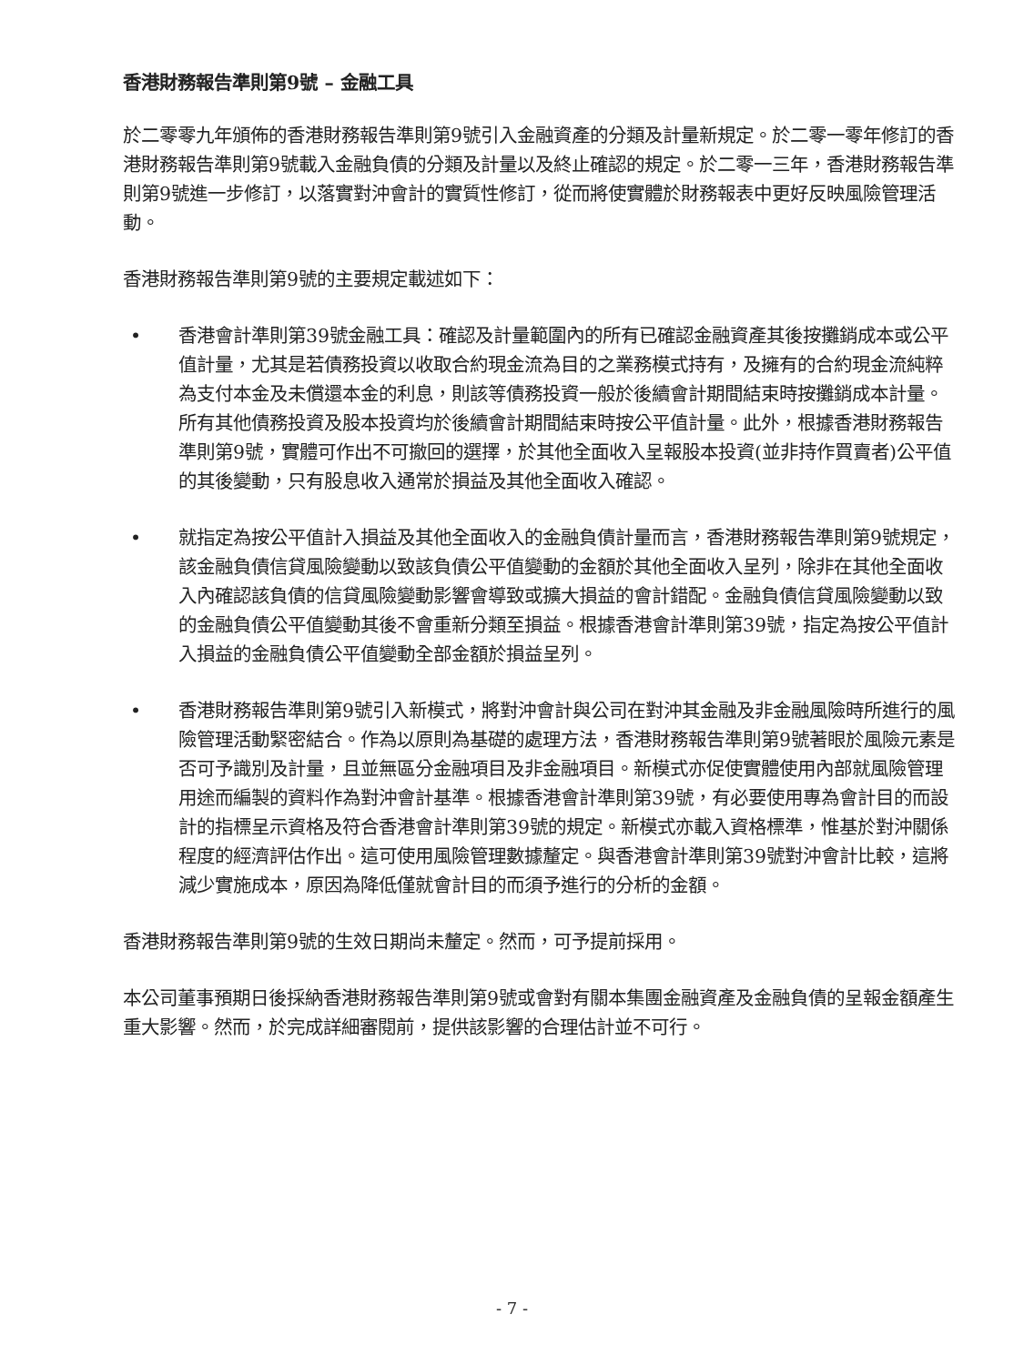香港財務報告準則第9號 – 金融工具
於二零零九年頒佈的香港財務報告準則第9號引入金融資產的分類及計量新規定。於二零一零年修訂的香港財務報告準則第9號載入金融負債的分類及計量以及終止確認的規定。於二零一三年，香港財務報告準則第9號進一步修訂，以落實對沖會計的實質性修訂，從而將使實體於財務報表中更好反映風險管理活動。
香港財務報告準則第9號的主要規定載述如下：
• 香港會計準則第39號金融工具：確認及計量範圍內的所有已確認金融資產其後按攤銷成本或公平值計量，尤其是若債務投資以收取合約現金流為目的之業務模式持有，及擁有的合約現金流純粹為支付本金及未償還本金的利息，則該等債務投資一般於後續會計期間結束時按攤銷成本計量。所有其他債務投資及股本投資均於後續會計期間結束時按公平值計量。此外，根據香港財務報告準則第9號，實體可作出不可撤回的選擇，於其他全面收入呈報股本投資(並非持作買賣者)公平值的其後變動，只有股息收入通常於損益及其他全面收入確認。
• 就指定為按公平值計入損益及其他全面收入的金融負債計量而言，香港財務報告準則第9號規定，該金融負債信貸風險變動以致該負債公平值變動的金額於其他全面收入呈列，除非在其他全面收入內確認該負債的信貸風險變動影響會導致或擴大損益的會計錯配。金融負債信貸風險變動以致的金融負債公平值變動其後不會重新分類至損益。根據香港會計準則第39號，指定為按公平值計入損益的金融負債公平值變動全部金額於損益呈列。
• 香港財務報告準則第9號引入新模式，將對沖會計與公司在對沖其金融及非金融風險時所進行的風險管理活動緊密結合。作為以原則為基礎的處理方法，香港財務報告準則第9號著眼於風險元素是否可予識別及計量，且並無區分金融項目及非金融項目。新模式亦促使實體使用內部就風險管理用途而編製的資料作為對沖會計基準。根據香港會計準則第39號，有必要使用專為會計目的而設計的指標呈示資格及符合香港會計準則第39號的規定。新模式亦載入資格標準，惟基於對沖關係程度的經濟評估作出。這可使用風險管理數據釐定。與香港會計準則第39號對沖會計比較，這將減少實施成本，原因為降低僅就會計目的而須予進行的分析的金額。
香港財務報告準則第9號的生效日期尚未釐定。然而，可予提前採用。
本公司董事預期日後採納香港財務報告準則第9號或會對有關本集團金融資產及金融負債的呈報金額產生重大影響。然而，於完成詳細審閱前，提供該影響的合理估計並不可行。
- 7 -